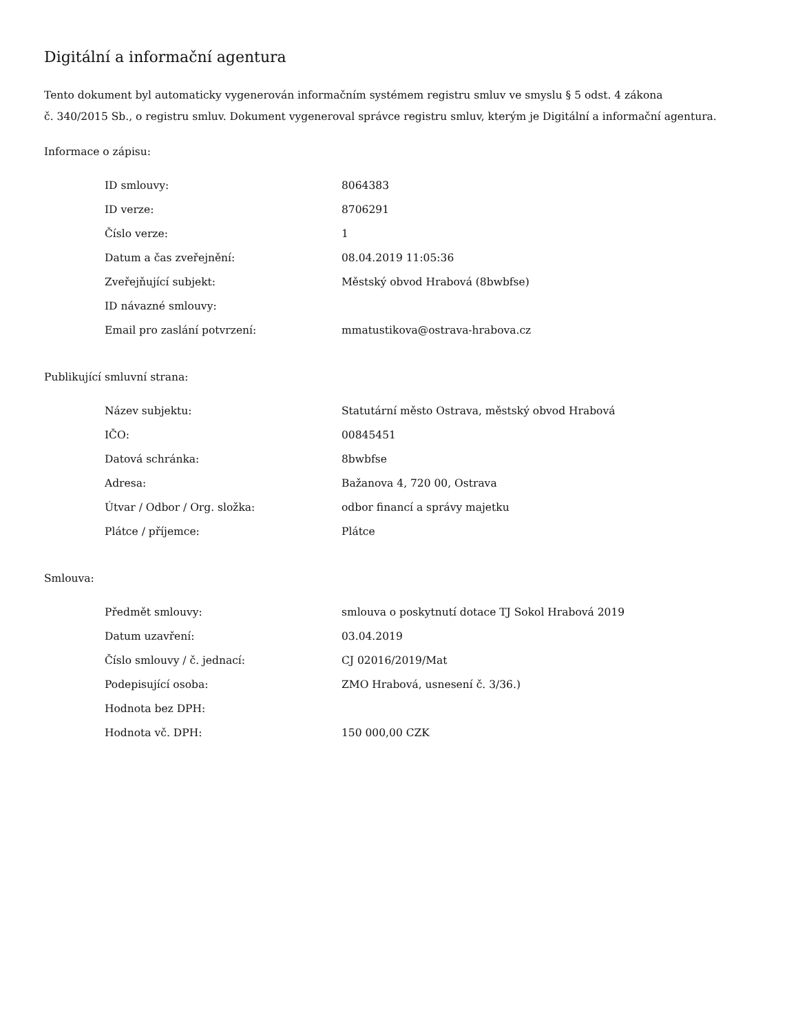Digitální a informační agentura
Tento dokument byl automaticky vygenerován informačním systémem registru smluv ve smyslu § 5 odst. 4 zákona
č. 340/2015 Sb., o registru smluv. Dokument vygeneroval správce registru smluv, kterým je Digitální a informační agentura.
Informace o zápisu:
| ID smlouvy: | 8064383 |
| ID verze: | 8706291 |
| Číslo verze: | 1 |
| Datum a čas zveřejnění: | 08.04.2019 11:05:36 |
| Zveřejňující subjekt: | Městský obvod Hrabová (8bwbfse) |
| ID návazné smlouvy: | |
| Email pro zaslání potvrzení: | mmatustikova@ostrava-hrabova.cz |
Publikující smluvní strana:
| Název subjektu: | Statutární město Ostrava, městský obvod Hrabová |
| IČO: | 00845451 |
| Datová schránka: | 8bwbfse |
| Adresa: | Bažanova 4, 720 00, Ostrava |
| Útvar / Odbor / Org. složka: | odbor financí a správy majetku |
| Plátce / příjemce: | Plátce |
Smlouva:
| Předmět smlouvy: | smlouva o poskytnutí dotace TJ Sokol Hrabová 2019 |
| Datum uzavření: | 03.04.2019 |
| Číslo smlouvy / č. jednací: | CJ 02016/2019/Mat |
| Podepisující osoba: | ZMO Hrabová, usnesení č. 3/36.) |
| Hodnota bez DPH: | |
| Hodnota vč. DPH: | 150 000,00 CZK |